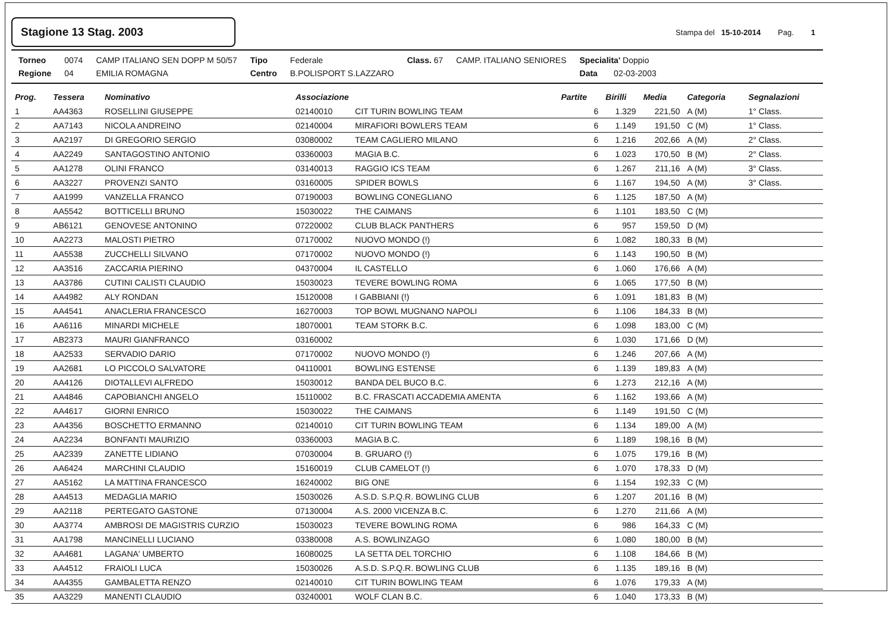Stagione 13 Stag. 2003
Stampa del 15-10-2014 Pag. 1
| Torneo | 0074 | CAMP ITALIANO SEN DOPP M 50/57 | Tipo | Federale | Class. 67 | CAMP. ITALIANO SENIORES | Specialita' Doppio |
| Regione | 04 | EMILIA ROMAGNA | Centro | B.POLISPORT S.LAZZARO | | | Data 02-03-2003 |
| Prog. | Tessera | Nominativo | Associazione | | Partite | Birilli | Media | Categoria | Segnalazioni |
| --- | --- | --- | --- | --- | --- | --- | --- | --- | --- |
| 1 | AA4363 | ROSELLINI GIUSEPPE | 02140010 | CIT TURIN BOWLING TEAM | 6 | 1.329 | 221,50 | A (M) | 1° Class. |
| 2 | AA7143 | NICOLA ANDREINO | 02140004 | MIRAFIORI BOWLERS TEAM | 6 | 1.149 | 191,50 | C (M) | 1° Class. |
| 3 | AA2197 | DI GREGORIO SERGIO | 03080002 | TEAM CAGLIERO MILANO | 6 | 1.216 | 202,66 | A (M) | 2° Class. |
| 4 | AA2249 | SANTAGOSTINO ANTONIO | 03360003 | MAGIA B.C. | 6 | 1.023 | 170,50 | B (M) | 2° Class. |
| 5 | AA1278 | OLINI FRANCO | 03140013 | RAGGIO ICS TEAM | 6 | 1.267 | 211,16 | A (M) | 3° Class. |
| 6 | AA3227 | PROVENZI SANTO | 03160005 | SPIDER BOWLS | 6 | 1.167 | 194,50 | A (M) | 3° Class. |
| 7 | AA1999 | VANZELLA FRANCO | 07190003 | BOWLING CONEGLIANO | 6 | 1.125 | 187,50 | A (M) | |
| 8 | AA5542 | BOTTICELLI BRUNO | 15030022 | THE CAIMANS | 6 | 1.101 | 183,50 | C (M) | |
| 9 | AB6121 | GENOVESE ANTONINO | 07220002 | CLUB BLACK PANTHERS | 6 | 957 | 159,50 | D (M) | |
| 10 | AA2273 | MALOSTI PIETRO | 07170002 | NUOVO MONDO (!) | 6 | 1.082 | 180,33 | B (M) | |
| 11 | AA5538 | ZUCCHELLI SILVANO | 07170002 | NUOVO MONDO (!) | 6 | 1.143 | 190,50 | B (M) | |
| 12 | AA3516 | ZACCARIA PIERINO | 04370004 | IL CASTELLO | 6 | 1.060 | 176,66 | A (M) | |
| 13 | AA3786 | CUTINI CALISTI CLAUDIO | 15030023 | TEVERE BOWLING ROMA | 6 | 1.065 | 177,50 | B (M) | |
| 14 | AA4982 | ALY RONDAN | 15120008 | I GABBIANI (!) | 6 | 1.091 | 181,83 | B (M) | |
| 15 | AA4541 | ANACLERIA FRANCESCO | 16270003 | TOP BOWL MUGNANO NAPOLI | 6 | 1.106 | 184,33 | B (M) | |
| 16 | AA6116 | MINARDI MICHELE | 18070001 | TEAM STORK B.C. | 6 | 1.098 | 183,00 | C (M) | |
| 17 | AB2373 | MAURI GIANFRANCO | 03160002 | | 6 | 1.030 | 171,66 | D (M) | |
| 18 | AA2533 | SERVADIO DARIO | 07170002 | NUOVO MONDO (!) | 6 | 1.246 | 207,66 | A (M) | |
| 19 | AA2681 | LO PICCOLO SALVATORE | 04110001 | BOWLING ESTENSE | 6 | 1.139 | 189,83 | A (M) | |
| 20 | AA4126 | DIOTALLEVI ALFREDO | 15030012 | BANDA DEL BUCO B.C. | 6 | 1.273 | 212,16 | A (M) | |
| 21 | AA4846 | CAPOBIANCHI ANGELO | 15110002 | B.C. FRASCATI ACCADEMIA AMENTA | 6 | 1.162 | 193,66 | A (M) | |
| 22 | AA4617 | GIORNI ENRICO | 15030022 | THE CAIMANS | 6 | 1.149 | 191,50 | C (M) | |
| 23 | AA4356 | BOSCHETTO ERMANNO | 02140010 | CIT TURIN BOWLING TEAM | 6 | 1.134 | 189,00 | A (M) | |
| 24 | AA2234 | BONFANTI MAURIZIO | 03360003 | MAGIA B.C. | 6 | 1.189 | 198,16 | B (M) | |
| 25 | AA2339 | ZANETTE LIDIANO | 07030004 | B. GRUARO (!) | 6 | 1.075 | 179,16 | B (M) | |
| 26 | AA6424 | MARCHINI CLAUDIO | 15160019 | CLUB CAMELOT (!) | 6 | 1.070 | 178,33 | D (M) | |
| 27 | AA5162 | LA MATTINA FRANCESCO | 16240002 | BIG ONE | 6 | 1.154 | 192,33 | C (M) | |
| 28 | AA4513 | MEDAGLIA MARIO | 15030026 | A.S.D. S.P.Q.R. BOWLING CLUB | 6 | 1.207 | 201,16 | B (M) | |
| 29 | AA2118 | PERTEGATO GASTONE | 07130004 | A.S. 2000 VICENZA B.C. | 6 | 1.270 | 211,66 | A (M) | |
| 30 | AA3774 | AMBROSI DE MAGISTRIS CURZIO | 15030023 | TEVERE BOWLING ROMA | 6 | 986 | 164,33 | C (M) | |
| 31 | AA1798 | MANCINELLI LUCIANO | 03380008 | A.S. BOWLINZAGO | 6 | 1.080 | 180,00 | B (M) | |
| 32 | AA4681 | LAGANA' UMBERTO | 16080025 | LA SETTA DEL TORCHIO | 6 | 1.108 | 184,66 | B (M) | |
| 33 | AA4512 | FRAIOLI LUCA | 15030026 | A.S.D. S.P.Q.R. BOWLING CLUB | 6 | 1.135 | 189,16 | B (M) | |
| 34 | AA4355 | GAMBALETTA RENZO | 02140010 | CIT TURIN BOWLING TEAM | 6 | 1.076 | 179,33 | A (M) | |
| 35 | AA3229 | MANENTI CLAUDIO | 03240001 | WOLF CLAN B.C. | 6 | 1.040 | 173,33 | B (M) | |